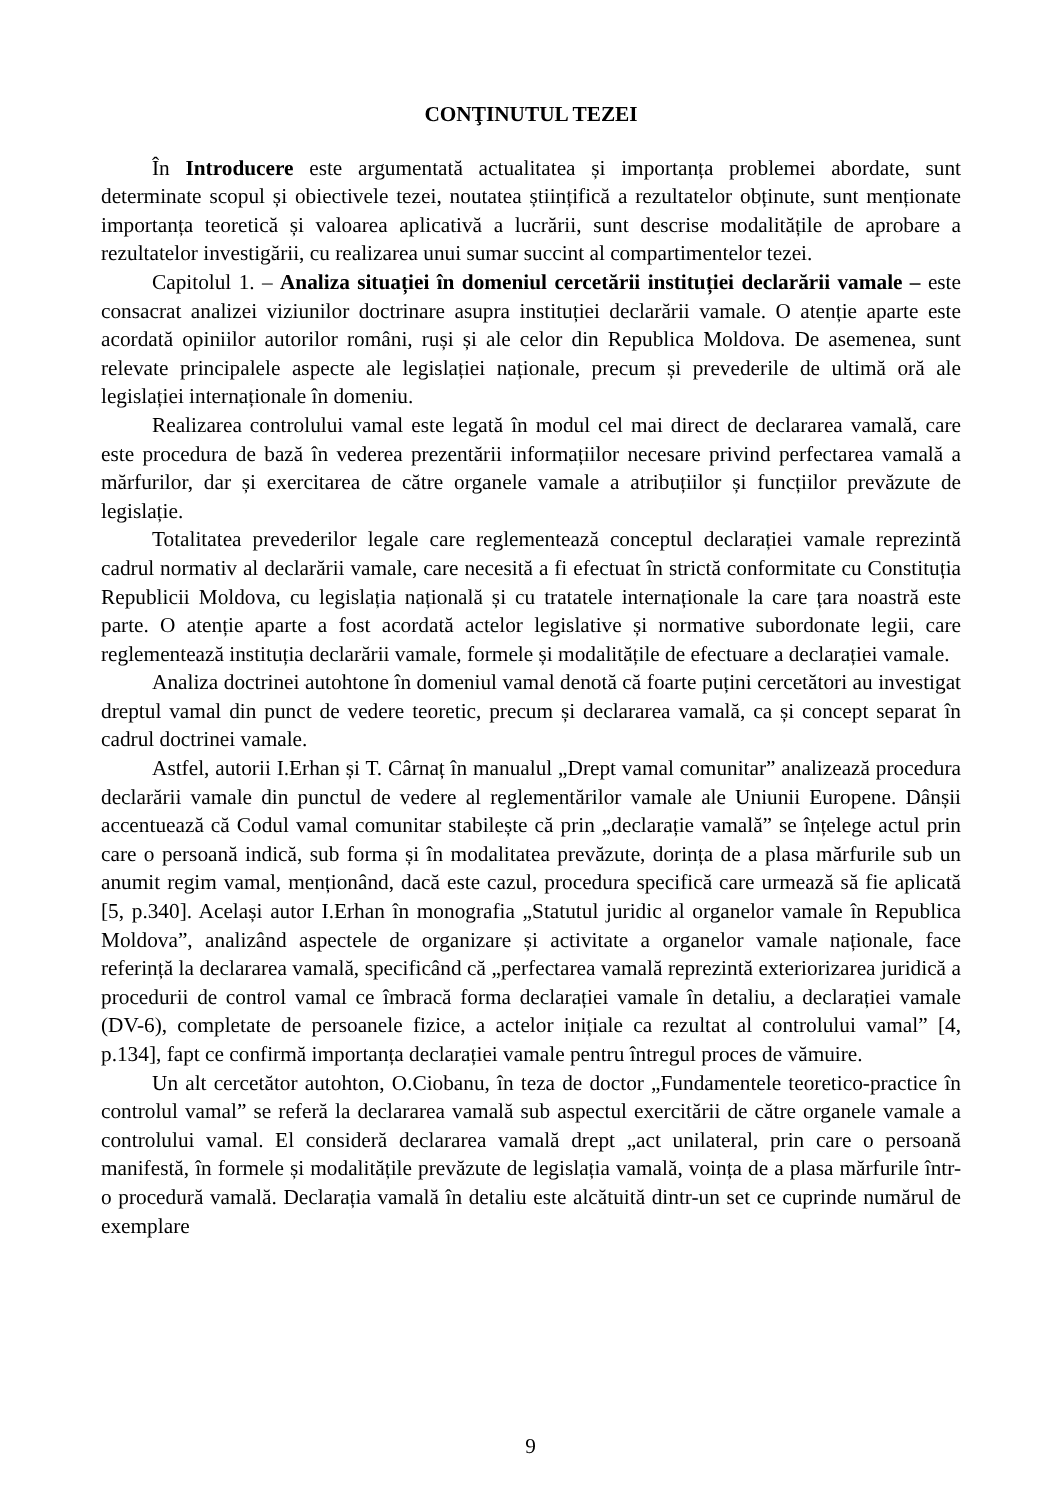CONŢINUTUL TEZEI
În Introducere este argumentată actualitatea și importanța problemei abordate, sunt determinate scopul și obiectivele tezei, noutatea științifică a rezultatelor obținute, sunt menționate importanța teoretică și valoarea aplicativă a lucrării, sunt descrise modalitățile de aprobare a rezultatelor investigării, cu realizarea unui sumar succint al compartimentelor tezei.
Capitolul 1. – Analiza situației în domeniul cercetării instituției declarării vamale – este consacrat analizei viziunilor doctrinare asupra instituției declarării vamale. O atenție aparte este acordată opiniilor autorilor români, ruși și ale celor din Republica Moldova. De asemenea, sunt relevate principalele aspecte ale legislației naționale, precum și prevederile de ultimă oră ale legislației internaționale în domeniu.
Realizarea controlului vamal este legată în modul cel mai direct de declararea vamală, care este procedura de bază în vederea prezentării informațiilor necesare privind perfectarea vamală a mărfurilor, dar și exercitarea de către organele vamale a atribuțiilor și funcțiilor prevăzute de legislație.
Totalitatea prevederilor legale care reglementează conceptul declarației vamale reprezintă cadrul normativ al declarării vamale, care necesită a fi efectuat în strictă conformitate cu Constituția Republicii Moldova, cu legislația națională și cu tratatele internaționale la care țara noastră este parte. O atenție aparte a fost acordată actelor legislative și normative subordonate legii, care reglementează instituția declarării vamale, formele și modalitățile de efectuare a declarației vamale.
Analiza doctrinei autohtone în domeniul vamal denotă că foarte puțini cercetători au investigat dreptul vamal din punct de vedere teoretic, precum și declararea vamală, ca și concept separat în cadrul doctrinei vamale.
Astfel, autorii I.Erhan și T. Cârnaț în manualul „Drept vamal comunitar” analizează procedura declarării vamale din punctul de vedere al reglementărilor vamale ale Uniunii Europene. Dânșii accentuează că Codul vamal comunitar stabilește că prin „declarație vamală” se înțelege actul prin care o persoană indică, sub forma și în modalitatea prevăzute, dorința de a plasa mărfurile sub un anumit regim vamal, menționând, dacă este cazul, procedura specifică care urmează să fie aplicată [5, p.340]. Același autor I.Erhan în monografia „Statutul juridic al organelor vamale în Republica Moldova”, analizând aspectele de organizare și activitate a organelor vamale naționale, face referință la declararea vamală, specificând că „perfectarea vamală reprezintă exteriorizarea juridică a procedurii de control vamal ce îmbracă forma declarației vamale în detaliu, a declarației vamale (DV-6), completate de persoanele fizice, a actelor inițiale ca rezultat al controlului vamal” [4, p.134], fapt ce confirmă importanța declarației vamale pentru întregul proces de vămuire.
Un alt cercetător autohton, O.Ciobanu, în teza de doctor „Fundamentele teoretico-practice în controlul vamal” se referă la declararea vamală sub aspectul exercitării de către organele vamale a controlului vamal. El consideră declararea vamală drept „act unilateral, prin care o persoană manifestă, în formele și modalitățile prevăzute de legislația vamală, voința de a plasa mărfurile într-o procedură vamală. Declarația vamală în detaliu este alcătuită dintr-un set ce cuprinde numărul de exemplare
9